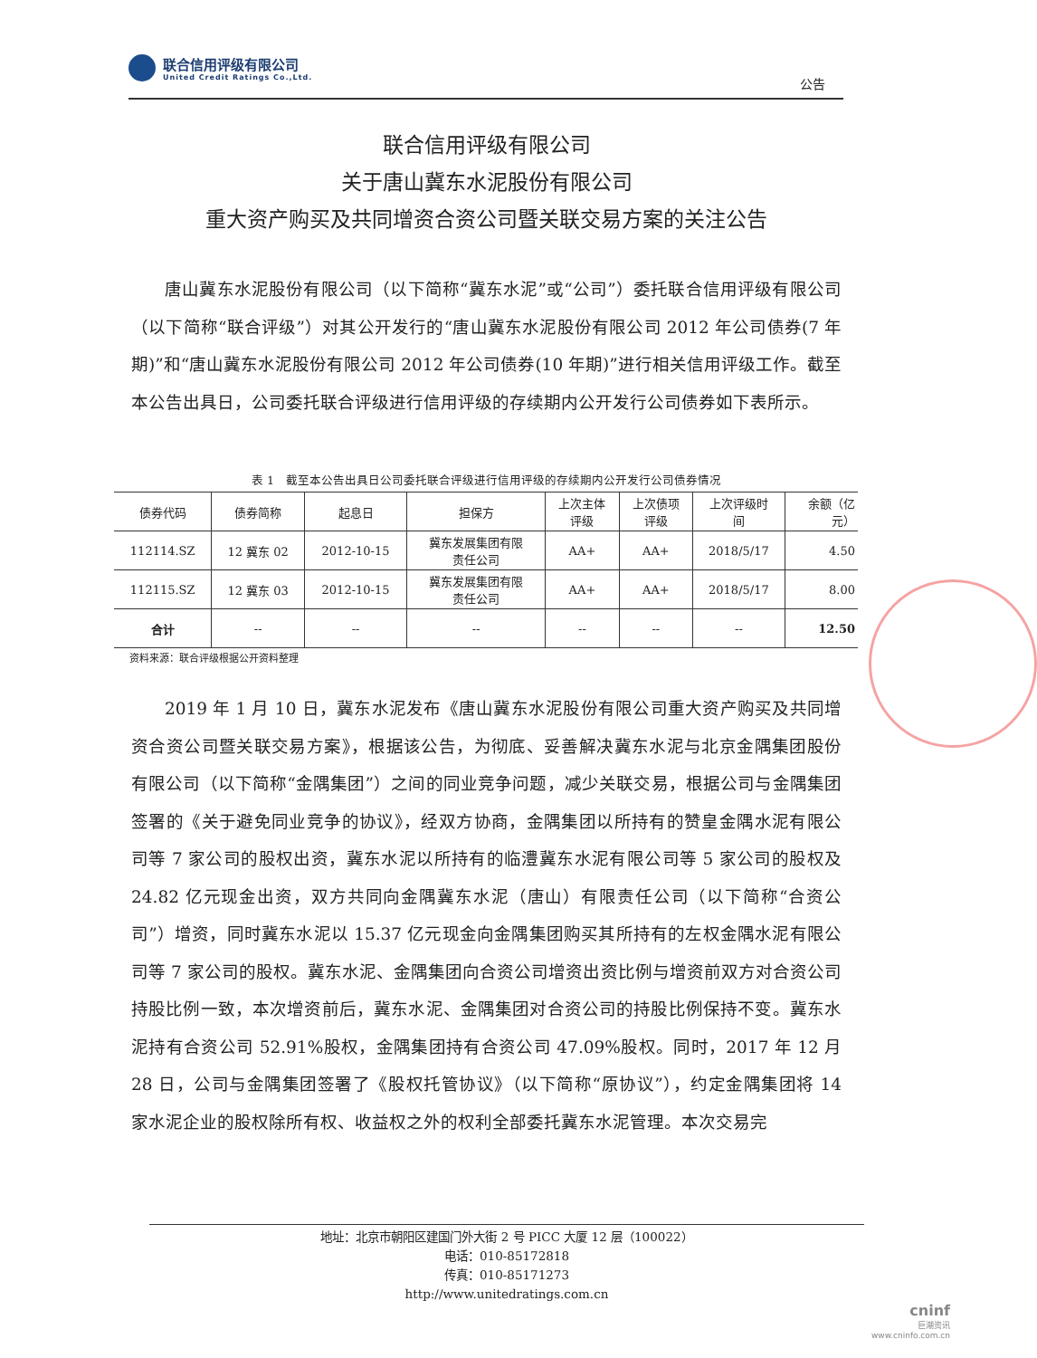联合信用评级有限公司
United Credit Ratings Co.,Ltd.
公告
联合信用评级有限公司
关于唐山冀东水泥股份有限公司
重大资产购买及共同增资合资公司暨关联交易方案的关注公告
唐山冀东水泥股份有限公司（以下简称“冀东水泥”或“公司”）委托联合信用评级有限公司（以下简称“联合评级”）对其公开发行的“唐山冀东水泥股份有限公司 2012 年公司债券(7 年期)”和“唐山冀东水泥股份有限公司 2012 年公司债券(10 年期)”进行相关信用评级工作。截至本公告出具日，公司委托联合评级进行信用评级的存续期内公开发行公司债券如下表所示。
表 1　截至本公告出具日公司委托联合评级进行信用评级的存续期内公开发行公司债券情况
| 债券代码 | 债券简称 | 起息日 | 担保方 | 上次主体 评级 | 上次债项 评级 | 上次评级时 间 | 余额（亿 元） |
| --- | --- | --- | --- | --- | --- | --- | --- |
| 112114.SZ | 12 冀东 02 | 2012-10-15 | 冀东发展集团有限 责任公司 | AA+ | AA+ | 2018/5/17 | 4.50 |
| 112115.SZ | 12 冀东 03 | 2012-10-15 | 冀东发展集团有限 责任公司 | AA+ | AA+ | 2018/5/17 | 8.00 |
| 合计 | -- | -- | -- | -- | -- | -- | 12.50 |
资料来源：联合评级根据公开资料整理
2019 年 1 月 10 日，冀东水泥发布《唐山冀东水泥股份有限公司重大资产购买及共同增资合资公司暨关联交易方案》，根据该公告，为彻底、妥善解决冀东水泥与北京金隅集团股份有限公司（以下简称“金隅集团”）之间的同业竞争问题，减少关联交易，根据公司与金隅集团签署的《关于避免同业竞争的协议》，经双方协商，金隅集团以所持有的赞皇金隅水泥有限公司等 7 家公司的股权出资，冀东水泥以所持有的临澧冀东水泥有限公司等 5 家公司的股权及 24.82 亿元现金出资，双方共同向金隅冀东水泥（唐山）有限责任公司（以下简称“合资公司”）增资，同时冀东水泥以 15.37 亿元现金向金隅集团购买其所持有的左权金隅水泥有限公司等 7 家公司的股权。冀东水泥、金隅集团向合资公司增资出资比例与增资前双方对合资公司持股比例一致，本次增资前后，冀东水泥、金隅集团对合资公司的持股比例保持不变。冀东水泥持有合资公司 52.91%股权，金隅集团持有合资公司 47.09%股权。同时，2017 年 12 月 28 日，公司与金隅集团签署了《股权托管协议》（以下简称“原协议”），约定金隅集团将 14 家水泥企业的股权除所有权、收益权之外的权利全部委托冀东水泥管理。本次交易完
地址：北京市朝阳区建国门外大街 2 号 PICC 大厦 12 层（100022）
电话：010-85172818
传真：010-85171273
http://www.unitedratings.com.cn
cninf
巨潮资讯
www.cninfo.com.cn